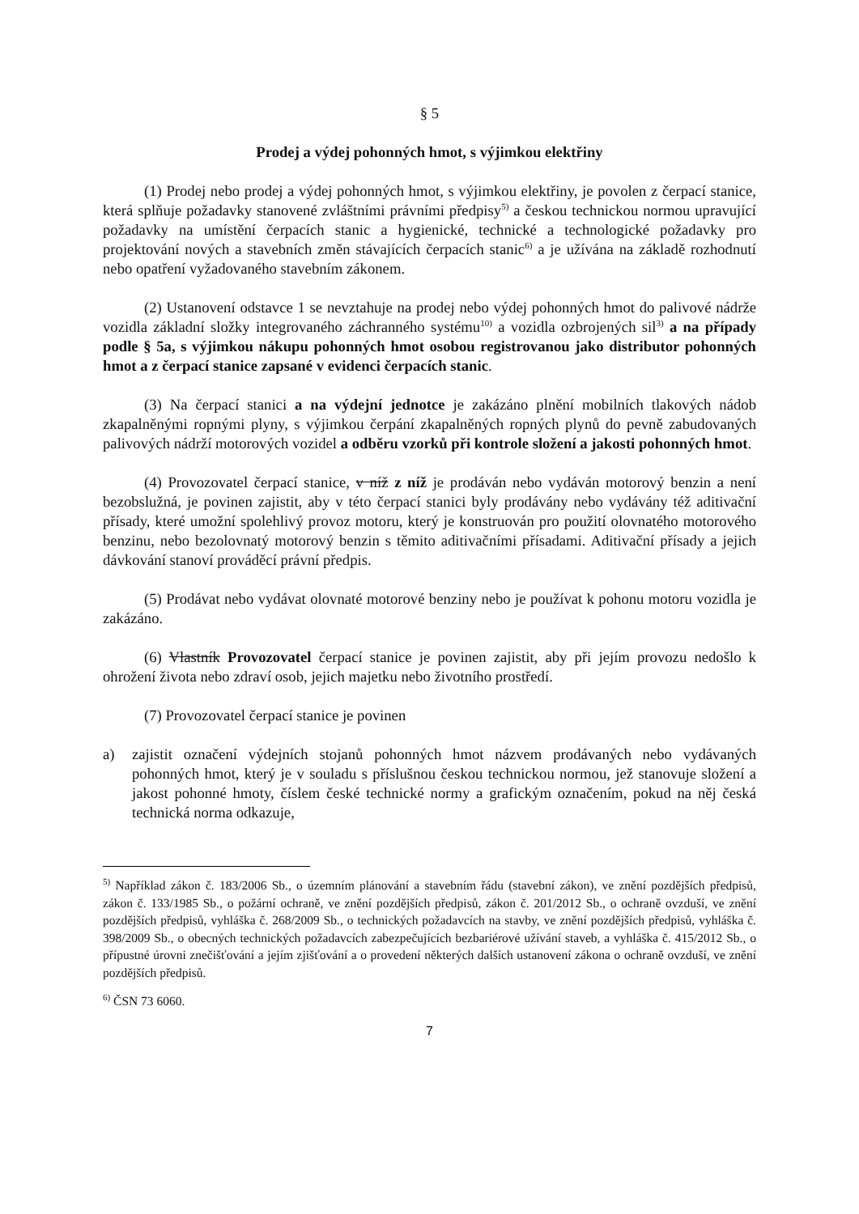§ 5
Prodej a výdej pohonných hmot, s výjimkou elektřiny
(1) Prodej nebo prodej a výdej pohonných hmot, s výjimkou elektřiny, je povolen z čerpací stanice, která splňuje požadavky stanovené zvláštními právními předpisy<sup>5)</sup> a českou technickou normou upravující požadavky na umístění čerpacích stanic a hygienické, technické a technologické požadavky pro projektování nových a stavebních změn stávajících čerpacích stanic<sup>6)</sup> a je užívána na základě rozhodnutí nebo opatření vyžadovaného stavebním zákonem.
(2) Ustanovení odstavce 1 se nevztahuje na prodej nebo výdej pohonných hmot do palivové nádrže vozidla základní složky integrovaného záchranného systému<sup>10)</sup> a vozidla ozbrojených sil<sup>3)</sup> a na případy podle § 5a, s výjimkou nákupu pohonných hmot osobou registrovanou jako distributor pohonných hmot a z čerpací stanice zapsané v evidenci čerpacích stanic.
(3) Na čerpací stanici a na výdejní jednotce je zakázáno plnění mobilních tlakových nádob zkapalněnými ropnými plyny, s výjimkou čerpání zkapalněných ropných plynů do pevně zabudovaných palivových nádrží motorových vozidel a odběru vzorků při kontrole složení a jakosti pohonných hmot.
(4) Provozovatel čerpací stanice, v níž z níž je prodáván nebo vydáván motorový benzin a není bezobslužná, je povinen zajistit, aby v této čerpací stanici byly prodávány nebo vydávány též aditivační přísady, které umožní spolehlivý provoz motoru, který je konstruován pro použití olovnatého motorového benzinu, nebo bezolovnatý motorový benzin s těmito aditivačními přísadami. Aditivační přísady a jejich dávkování stanoví prováděcí právní předpis.
(5) Prodávat nebo vydávat olovnaté motorové benziny nebo je používat k pohonu motoru vozidla je zakázáno.
(6) Vlastník Provozovatel čerpací stanice je povinen zajistit, aby při jejím provozu nedošlo k ohrožení života nebo zdraví osob, jejich majetku nebo životního prostředí.
(7) Provozovatel čerpací stanice je povinen
a) zajistit označení výdejních stojanů pohonných hmot názvem prodávaných nebo vydávaných pohonných hmot, který je v souladu s příslušnou českou technickou normou, jež stanovuje složení a jakost pohonné hmoty, číslem české technické normy a grafickým označením, pokud na něj česká technická norma odkazuje,
<sup>5)</sup> Například zákon č. 183/2006 Sb., o územním plánování a stavebním řádu (stavební zákon), ve znění pozdějších předpisů, zákon č. 133/1985 Sb., o požární ochraně, ve znění pozdějších předpisů, zákon č. 201/2012 Sb., o ochraně ovzduší, ve znění pozdějších předpisů, vyhláška č. 268/2009 Sb., o technických požadavcích na stavby, ve znění pozdějších předpisů, vyhláška č. 398/2009 Sb., o obecných technických požadavcích zabezpečujících bezbariérové užívání staveb, a vyhláška č. 415/2012 Sb., o přípustné úrovni znečišťování a jejím zjišťování a o provedení některých dalších ustanovení zákona o ochraně ovzduší, ve znění pozdějších předpisů.
<sup>6)</sup> ČSN 73 6060.
7